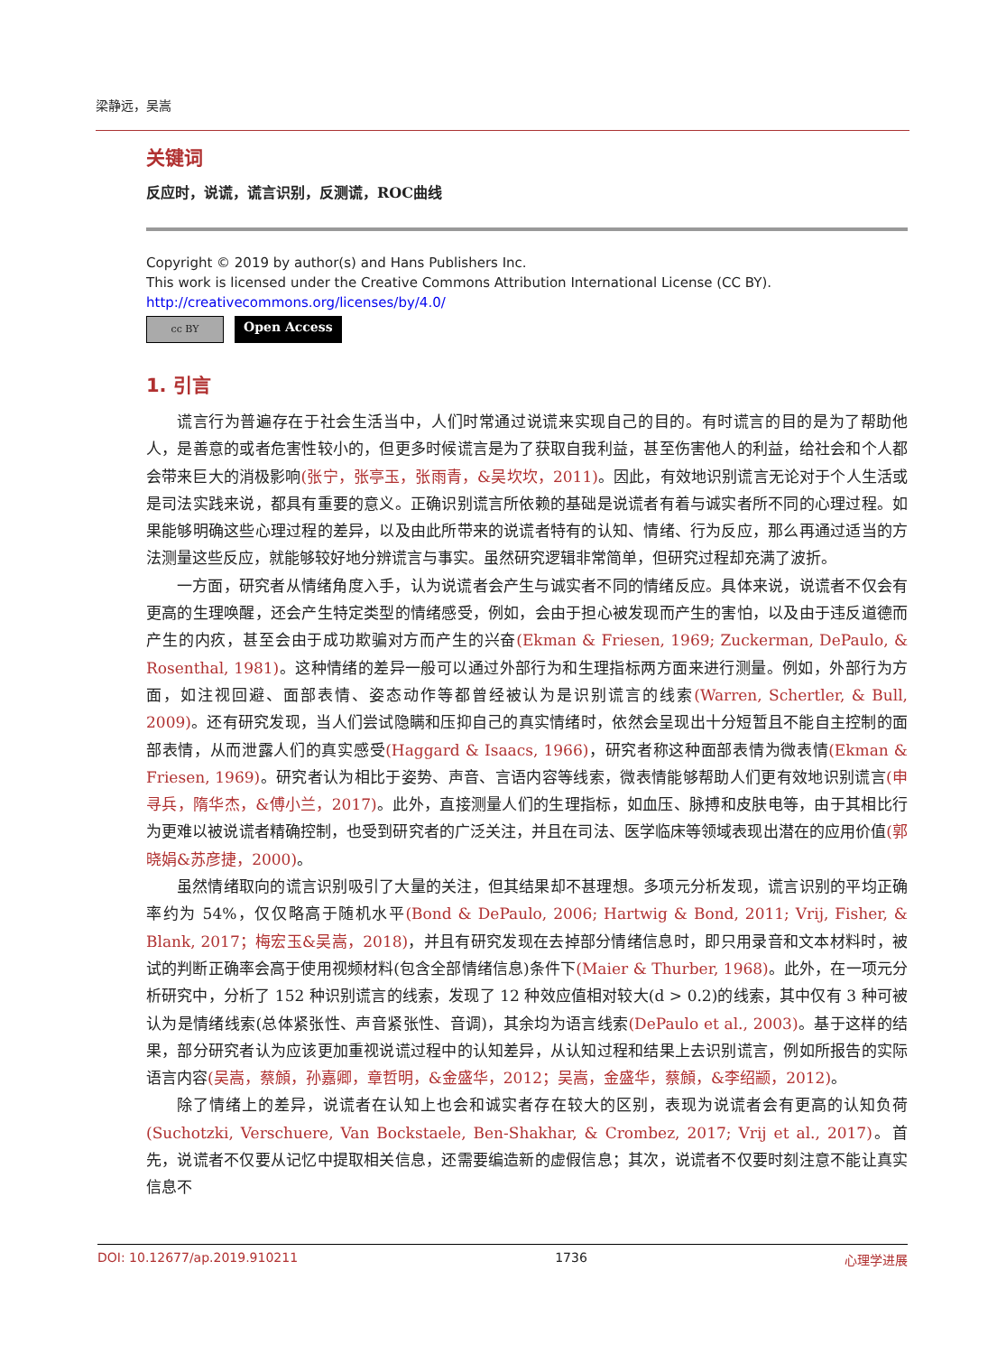梁静远，吴嵩
关键词
反应时，说谎，谎言识别，反测谎，ROC曲线
Copyright © 2019 by author(s) and Hans Publishers Inc.
This work is licensed under the Creative Commons Attribution International License (CC BY).
http://creativecommons.org/licenses/by/4.0/
cc BY
Open Access
1. 引言
谎言行为普遍存在于社会生活当中，人们时常通过说谎来实现自己的目的。有时谎言的目的是为了帮助他人，是善意的或者危害性较小的，但更多时候谎言是为了获取自我利益，甚至伤害他人的利益，给社会和个人都会带来巨大的消极影响(张宁，张亭玉，张雨青，&吴坎坎，2011)。因此，有效地识别谎言无论对于个人生活或是司法实践来说，都具有重要的意义。正确识别谎言所依赖的基础是说谎者有着与诚实者所不同的心理过程。如果能够明确这些心理过程的差异，以及由此所带来的说谎者特有的认知、情绪、行为反应，那么再通过适当的方法测量这些反应，就能够较好地分辨谎言与事实。虽然研究逻辑非常简单，但研究过程却充满了波折。
一方面，研究者从情绪角度入手，认为说谎者会产生与诚实者不同的情绪反应。具体来说，说谎者不仅会有更高的生理唤醒，还会产生特定类型的情绪感受，例如，会由于担心被发现而产生的害怕，以及由于违反道德而产生的内疚，甚至会由于成功欺骗对方而产生的兴奋(Ekman & Friesen, 1969; Zuckerman, DePaulo, & Rosenthal, 1981)。这种情绪的差异一般可以通过外部行为和生理指标两方面来进行测量。例如，外部行为方面，如注视回避、面部表情、姿态动作等都曾经被认为是识别谎言的线索(Warren, Schertler, & Bull, 2009)。还有研究发现，当人们尝试隐瞒和压抑自己的真实情绪时，依然会呈现出十分短暂且不能自主控制的面部表情，从而泄露人们的真实感受(Haggard & Isaacs, 1966)，研究者称这种面部表情为微表情(Ekman & Friesen, 1969)。研究者认为相比于姿势、声音、言语内容等线索，微表情能够帮助人们更有效地识别谎言(申寻兵，隋华杰，&傅小兰，2017)。此外，直接测量人们的生理指标，如血压、脉搏和皮肤电等，由于其相比行为更难以被说谎者精确控制，也受到研究者的广泛关注，并且在司法、医学临床等领域表现出潜在的应用价值(郭晓娟&苏彦捷，2000)。
虽然情绪取向的谎言识别吸引了大量的关注，但其结果却不甚理想。多项元分析发现，谎言识别的平均正确率约为 54%，仅仅略高于随机水平(Bond & DePaulo, 2006; Hartwig & Bond, 2011; Vrij, Fisher, & Blank, 2017；梅宏玉&吴嵩，2018)，并且有研究发现在去掉部分情绪信息时，即只用录音和文本材料时，被试的判断正确率会高于使用视频材料(包含全部情绪信息)条件下(Maier & Thurber, 1968)。此外，在一项元分析研究中，分析了 152 种识别谎言的线索，发现了 12 种效应值相对较大(d > 0.2)的线索，其中仅有 3 种可被认为是情绪线索(总体紧张性、声音紧张性、音调)，其余均为语言线索(DePaulo et al., 2003)。基于这样的结果，部分研究者认为应该更加重视说谎过程中的认知差异，从认知过程和结果上去识别谎言，例如所报告的实际语言内容(吴嵩，蔡頠，孙嘉卿，章哲明，&金盛华，2012；吴嵩，金盛华，蔡頠，&李绍颛，2012)。
除了情绪上的差异，说谎者在认知上也会和诚实者存在较大的区别，表现为说谎者会有更高的认知负荷(Suchotzki, Verschuere, Van Bockstaele, Ben-Shakhar, & Crombez, 2017; Vrij et al., 2017)。首先，说谎者不仅要从记忆中提取相关信息，还需要编造新的虚假信息；其次，说谎者不仅要时刻注意不能让真实信息不
DOI: 10.12677/ap.2019.910211 1736 心理学进展